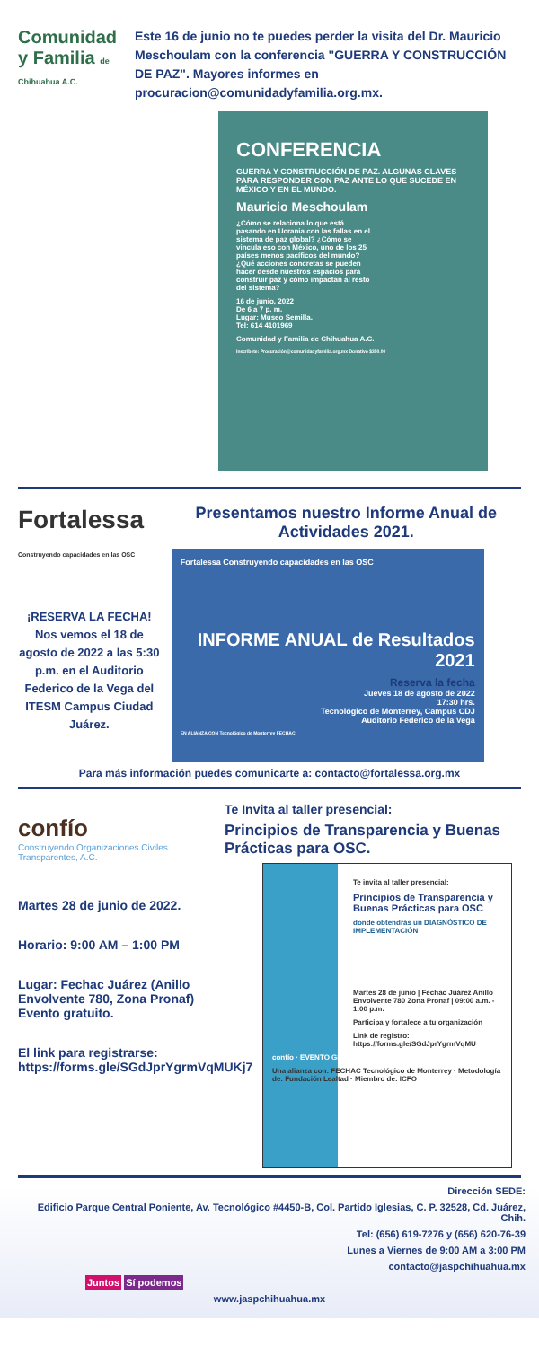Comunidad y Familia de Chihuahua A.C.
Este 16 de junio no te puedes perder la visita del Dr. Mauricio Meschoulam con la conferencia "GUERRA Y CONSTRUCCIÓN DE PAZ". Mayores informes en procuracion@comunidadyfamilia.org.mx.
CONFERENCIA
GUERRA Y CONSTRUCCIÓN DE PAZ. ALGUNAS CLAVES PARA RESPONDER CON PAZ ANTE LO QUE SUCEDE EN MÉXICO Y EN EL MUNDO.
Mauricio Meschoulam
¿Cómo se relaciona lo que está pasando en Ucrania con las fallas en el sistema de paz global? ¿Cómo se vincula eso con México, uno de los 25 países menos pacíficos del mundo? ¿Qué acciones concretas se pueden hacer desde nuestros espacios para construir paz y cómo impactan al resto del sistema?
16 de junio, 2022
De 6 a 7 p. m.
Lugar: Museo Semilla.
Tel: 614 4101969
Comunidad y Familia de Chihuahua A.C.
Inscríbete: Procuración@comunidadyfamilia.org.mx Donativo $350.00
Fortalessa Construyendo capacidades en las OSC
¡RESERVA LA FECHA! Nos vemos el 18 de agosto de 2022 a las 5:30 p.m. en el Auditorio Federico de la Vega del ITESM Campus Ciudad Juárez.
Presentamos nuestro Informe Anual de Actividades 2021.
Fortalessa Construyendo capacidades en las OSC
INFORME ANUAL de Resultados 2021
Reserva la fecha
Jueves 18 de agosto de 2022
17:30 hrs.
Tecnológico de Monterrey, Campus CDJ
Auditorio Federico de la Vega
EN ALIANZA CON Tecnológico de Monterrey FECHAC
Para más información puedes comunicarte a: contacto@fortalessa.org.mx
confío
Construyendo Organizaciones Civiles Transparentes, A.C.
Martes 28 de junio de 2022.
Horario: 9:00 AM – 1:00 PM
Lugar: Fechac Juárez (Anillo Envolvente 780, Zona Pronaf) Evento gratuito.
El link para registrarse: https://forms.gle/SGdJprYgrmVqMUKj7
Te Invita al taller presencial:
Principios de Transparencia y Buenas Prácticas para OSC.
Te invita al taller presencial:
Principios de Transparencia y Buenas Prácticas para OSC
donde obtendrás un DIAGNÓSTICO DE IMPLEMENTACIÓN
Martes 28 de junio | Fechac Juárez Anillo Envolvente 780 Zona Pronaf | 09:00 a.m. - 1:00 p.m.
Participa y fortalece a tu organización
Link de registro: https://forms.gle/SGdJprYgrmVqMU
confío · EVENTO GRATUITO
Una alianza con: FECHAC Tecnológico de Monterrey · Metodología de: Fundación Lealtad · Miembro de: ICFO
Dirección SEDE:
Edificio Parque Central Poniente, Av. Tecnológico #4450-B, Col. Partido Iglesias, C. P. 32528, Cd. Juárez, Chih.
Tel: (656) 619-7276 y (656) 620-76-39
Lunes a Viernes de 9:00 AM a 3:00 PM
contacto@jaspchihuahua.mx
Juntos Sí podemos
www.jaspchihuahua.mx